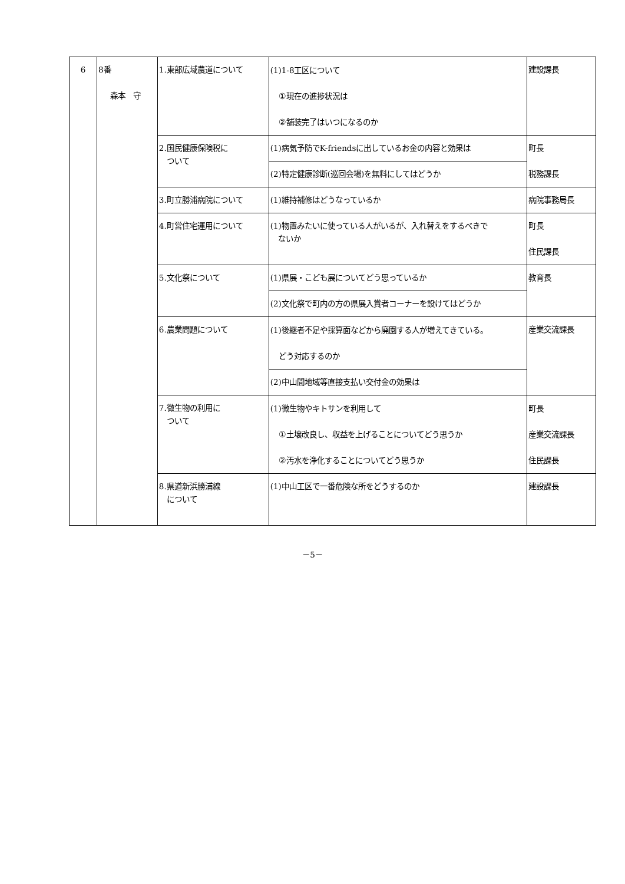| 6 | 8番 森本 守 | 1.東部広域農道について | (1)1-8工区について ①現在の進捗状況は ②舗装完了はいつになるのか | 建設課長 |
| | | 2.国民健康保険税に ついて | (1)病気予防でK-friendsに出しているお金の内容と効果は | 町長 税務課長 |
| | | | (2)特定健康診断(巡回会場)を無料にしてはどうか | |
| | | 3.町立勝浦病院について | (1)維持補修はどうなっているか | 病院事務局長 |
| | | 4.町営住宅運用について | (1)物置みたいに使っている人がいるが、入れ替えをするべきで ないか | 町長 住民課長 |
| | | 5.文化祭について | (1)県展・こども展についてどう思っているか | 教育長 |
| | | | (2)文化祭で町内の方の県展入賞者コーナーを設けてはどうか | |
| | | 6.農業問題について | (1)後継者不足や採算面などから廃園する人が増えてきている。 どう対応するのか | 産業交流課長 |
| | | | (2)中山間地域等直接支払い交付金の効果は | |
| | | 7.微生物の利用に ついて | (1)微生物やキトサンを利用して ①土壌改良し、収益を上げることについてどう思うか ②汚水を浄化することについてどう思うか | 町長 産業交流課長 住民課長 |
| | | 8.県道新浜勝浦線 について | (1)中山工区で一番危険な所をどうするのか | 建設課長 |
－5－